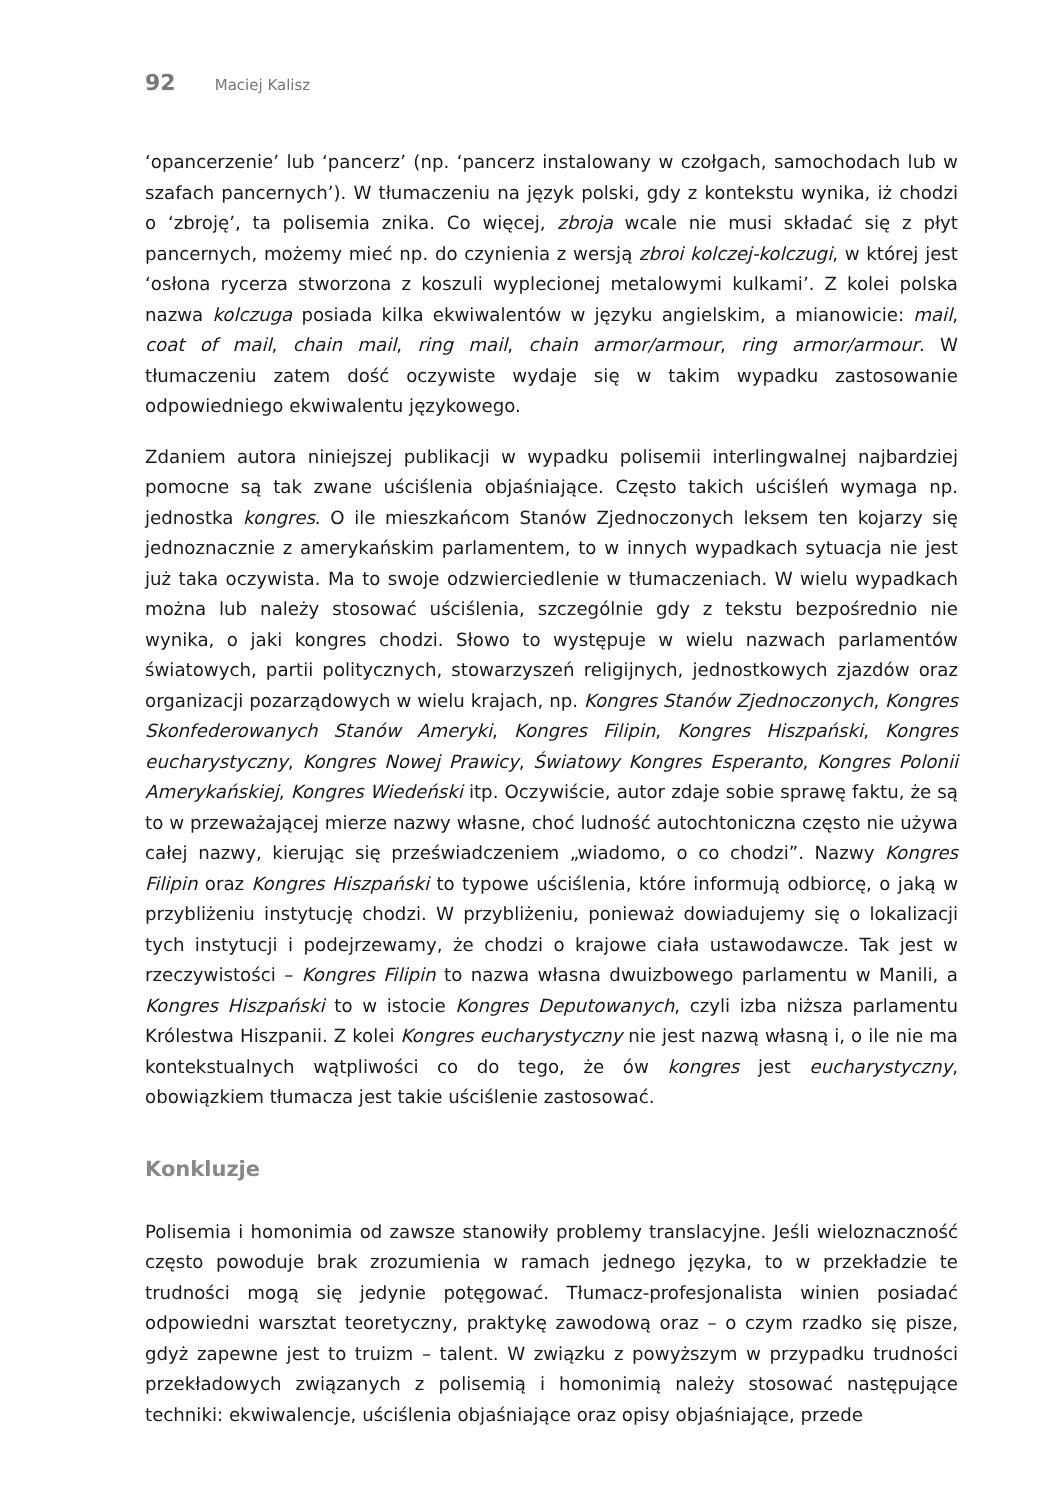92 Maciej Kalisz
‘opancerzenie’ lub ‘pancerz’ (np. ‘pancerz instalowany w czołgach, samochodach lub w szafach pancernych’). W tłumaczeniu na język polski, gdy z kontekstu wynika, iż chodzi o ‘zbroję’, ta polisemia znika. Co więcej, zbroja wcale nie musi składać się z płyt pancernych, możemy mieć np. do czynienia z wersją zbroi kolczej-kolczugi, w której jest ‘osłona rycerza stworzona z koszuli wyplecionej metalowymi kulkami’. Z kolei polska nazwa kolczuga posiada kilka ekwiwalentów w języku angielskim, a mianowicie: mail, coat of mail, chain mail, ring mail, chain armor/armour, ring armor/armour. W tłumaczeniu zatem dość oczywiste wydaje się w takim wypadku zastosowanie odpowiedniego ekwiwalentu językowego.
Zdaniem autora niniejszej publikacji w wypadku polisemii interlingwalnej najbardziej pomocne są tak zwane uściślenia objaśniające. Często takich uściśleń wymaga np. jednostka kongres. O ile mieszkańcom Stanów Zjednoczonych leksem ten kojarzy się jednoznacznie z amerykańskim parlamentem, to w innych wypadkach sytuacja nie jest już taka oczywista. Ma to swoje odzwierciedlenie w tłumaczeniach. W wielu wypadkach można lub należy stosować uściślenia, szczególnie gdy z tekstu bezpośrednio nie wynika, o jaki kongres chodzi. Słowo to występuje w wielu nazwach parlamentów światowych, partii politycznych, stowarzyszeń religijnych, jednostkowych zjazdów oraz organizacji pozarządowych w wielu krajach, np. Kongres Stanów Zjednoczonych, Kongres Skonfederowanych Stanów Ameryki, Kongres Filipin, Kongres Hiszpański, Kongres eucharystyczny, Kongres Nowej Prawicy, Światowy Kongres Esperanto, Kongres Polonii Amerykańskiej, Kongres Wiedeński itp. Oczywiście, autor zdaje sobie sprawę faktu, że są to w przeważającej mierze nazwy własne, choć ludność autochtoniczna często nie używa całej nazwy, kierując się przeświadczeniem „wiadomo, o co chodzi”. Nazwy Kongres Filipin oraz Kongres Hiszpański to typowe uściślenia, które informują odbiorcę, o jaką w przybliżeniu instytucję chodzi. W przybliżeniu, ponieważ dowiadujemy się o lokalizacji tych instytucji i podejrzewamy, że chodzi o krajowe ciała ustawodawcze. Tak jest w rzeczywistości – Kongres Filipin to nazwa własna dwuizbowego parlamentu w Manili, a Kongres Hiszpański to w istocie Kongres Deputowanych, czyli izba niższa parlamentu Królestwa Hiszpanii. Z kolei Kongres eucharystyczny nie jest nazwą własną i, o ile nie ma kontekstualnych wątpliwości co do tego, że ów kongres jest eucharystyczny, obowiązkiem tłumacza jest takie uściślenie zastosować.
Konkluzje
Polisemia i homonimia od zawsze stanowiły problemy translacyjne. Jeśli wieloznaczność często powoduje brak zrozumienia w ramach jednego języka, to w przekładzie te trudności mogą się jedynie potęgować. Tłumacz-profesjonalista winien posiadać odpowiedni warsztat teoretyczny, praktykę zawodową oraz – o czym rzadko się pisze, gdyż zapewne jest to truizm – talent. W związku z powyższym w przypadku trudności przekładowych związanych z polisemią i homonimią należy stosować następujące techniki: ekwiwalencje, uściślenia objaśniające oraz opisy objaśniające, przede